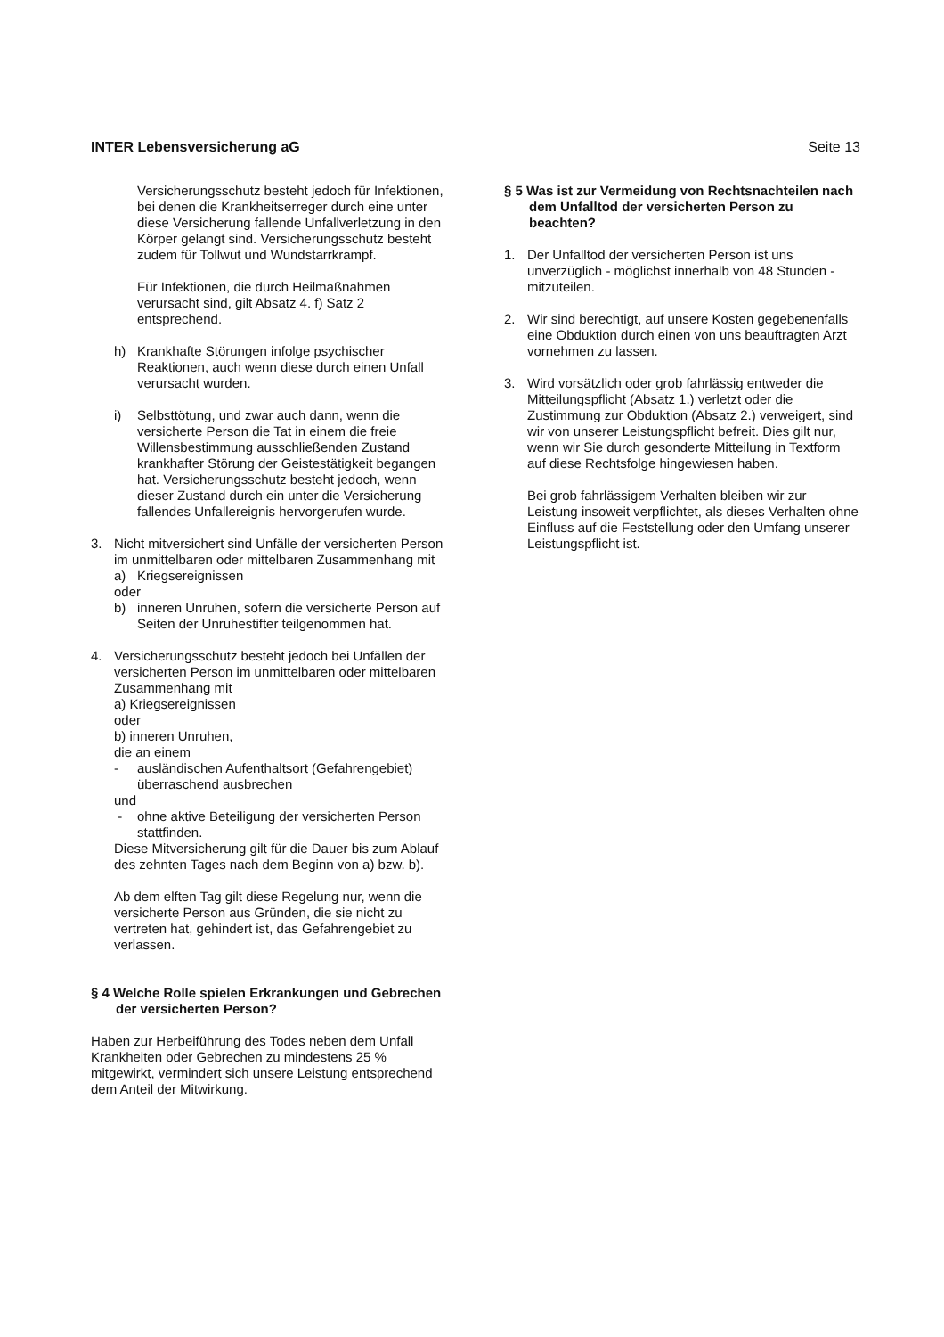INTER Lebensversicherung aG Seite 13
Versicherungsschutz besteht jedoch für Infektionen, bei denen die Krankheitserreger durch eine unter diese Versicherung fallende Unfallverletzung in den Körper gelangt sind. Versicherungsschutz besteht zudem für Tollwut und Wundstarrkrampf.
Für Infektionen, die durch Heilmaßnahmen verursacht sind, gilt Absatz 4. f) Satz 2 entsprechend.
h) Krankhafte Störungen infolge psychischer Reaktionen, auch wenn diese durch einen Unfall verursacht wurden.
i) Selbsttötung, und zwar auch dann, wenn die versicherte Person die Tat in einem die freie Willensbestimmung ausschließenden Zustand krankhafter Störung der Geistestätigkeit begangen hat. Versicherungsschutz besteht jedoch, wenn dieser Zustand durch ein unter die Versicherung fallendes Unfallereignis hervorgerufen wurde.
3. Nicht mitversichert sind Unfälle der versicherten Person im unmittelbaren oder mittelbaren Zusammenhang mit
a) Kriegsereignissen
oder
b) inneren Unruhen, sofern die versicherte Person auf Seiten der Unruhestifter teilgenommen hat.
4. Versicherungsschutz besteht jedoch bei Unfällen der versicherten Person im unmittelbaren oder mittelbaren Zusammenhang mit
a) Kriegsereignissen
oder
b) inneren Unruhen,
die an einem
- ausländischen Aufenthaltsort (Gefahrengebiet) überraschend ausbrechen
und
- ohne aktive Beteiligung der versicherten Person stattfinden.
Diese Mitversicherung gilt für die Dauer bis zum Ablauf des zehnten Tages nach dem Beginn von a) bzw. b).
Ab dem elften Tag gilt diese Regelung nur, wenn die versicherte Person aus Gründen, die sie nicht zu vertreten hat, gehindert ist, das Gefahrengebiet zu verlassen.
§ 4 Welche Rolle spielen Erkrankungen und Gebrechen der versicherten Person?
Haben zur Herbeiführung des Todes neben dem Unfall Krankheiten oder Gebrechen zu mindestens 25 % mitgewirkt, vermindert sich unsere Leistung entsprechend dem Anteil der Mitwirkung.
§ 5 Was ist zur Vermeidung von Rechtsnachteilen nach dem Unfalltod der versicherten Person zu beachten?
1. Der Unfalltod der versicherten Person ist uns unverzüglich - möglichst innerhalb von 48 Stunden - mitzuteilen.
2. Wir sind berechtigt, auf unsere Kosten gegebenenfalls eine Obduktion durch einen von uns beauftragten Arzt vornehmen zu lassen.
3. Wird vorsätzlich oder grob fahrlässig entweder die Mitteilungspflicht (Absatz 1.) verletzt oder die Zustimmung zur Obduktion (Absatz 2.) verweigert, sind wir von unserer Leistungspflicht befreit. Dies gilt nur, wenn wir Sie durch gesonderte Mitteilung in Textform auf diese Rechtsfolge hingewiesen haben.
Bei grob fahrlässigem Verhalten bleiben wir zur Leistung insoweit verpflichtet, als dieses Verhalten ohne Einfluss auf die Feststellung oder den Umfang unserer Leistungspflicht ist.